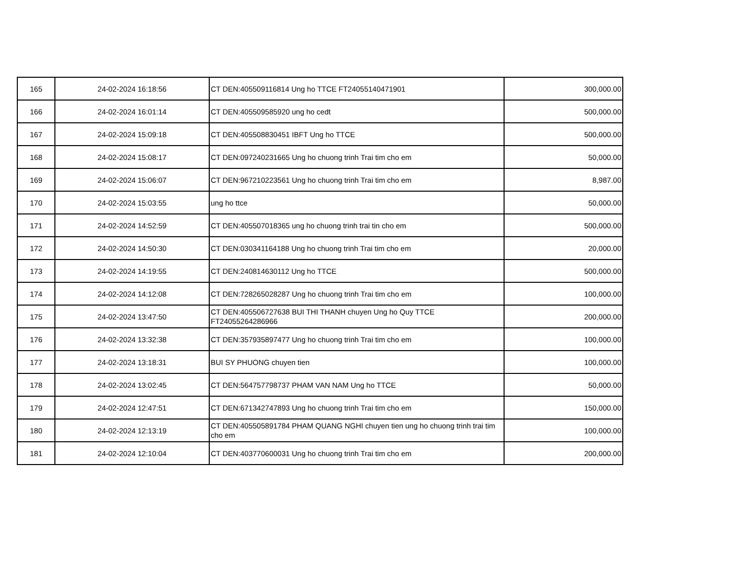| 165 | 24-02-2024 16:18:56 | CT DEN:405509116814 Ung ho TTCE FT24055140471901 | 300,000.00 |
| 166 | 24-02-2024 16:01:14 | CT DEN:405509585920 ung ho cedt | 500,000.00 |
| 167 | 24-02-2024 15:09:18 | CT DEN:405508830451 IBFT Ung ho TTCE | 500,000.00 |
| 168 | 24-02-2024 15:08:17 | CT DEN:097240231665 Ung ho chuong trinh Trai tim cho em | 50,000.00 |
| 169 | 24-02-2024 15:06:07 | CT DEN:967210223561 Ung ho chuong trinh Trai tim cho em | 8,987.00 |
| 170 | 24-02-2024 15:03:55 | ung ho ttce | 50,000.00 |
| 171 | 24-02-2024 14:52:59 | CT DEN:405507018365 ung ho chuong trinh trai tin cho em | 500,000.00 |
| 172 | 24-02-2024 14:50:30 | CT DEN:030341164188 Ung ho chuong trinh Trai tim cho em | 20,000.00 |
| 173 | 24-02-2024 14:19:55 | CT DEN:240814630112 Ung ho TTCE | 500,000.00 |
| 174 | 24-02-2024 14:12:08 | CT DEN:728265028287 Ung ho chuong trinh Trai tim cho em | 100,000.00 |
| 175 | 24-02-2024 13:47:50 | CT DEN:405506727638 BUI THI THANH chuyen Ung ho Quy TTCE FT24055264286966 | 200,000.00 |
| 176 | 24-02-2024 13:32:38 | CT DEN:357935897477 Ung ho chuong trinh Trai tim cho em | 100,000.00 |
| 177 | 24-02-2024 13:18:31 | BUI SY PHUONG chuyen tien | 100,000.00 |
| 178 | 24-02-2024 13:02:45 | CT DEN:564757798737 PHAM VAN NAM Ung ho TTCE | 50,000.00 |
| 179 | 24-02-2024 12:47:51 | CT DEN:671342747893 Ung ho chuong trinh Trai tim cho em | 150,000.00 |
| 180 | 24-02-2024 12:13:19 | CT DEN:405505891784 PHAM QUANG NGHI chuyen tien ung ho chuong trinh trai tim cho em | 100,000.00 |
| 181 | 24-02-2024 12:10:04 | CT DEN:403770600031 Ung ho chuong trinh Trai tim cho em | 200,000.00 |